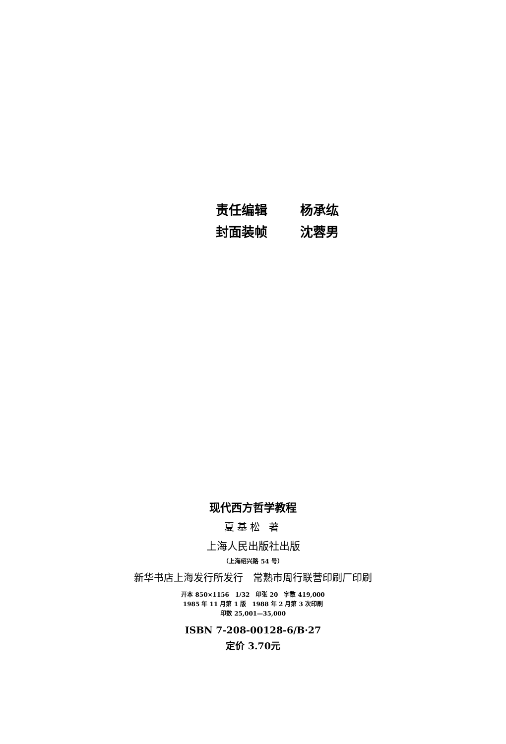责任编辑 杨承纮
封面装帧 沈蓉男
现代西方哲学教程
夏基松 著
上海人民出版社出版
（上海绍兴路 54 号）
新华书店上海发行所发行　常熟市周行联营印刷厂印刷
开本 850×1156　1/32　印张 20　字数 419,000
1985 年 11 月第 1 版　1988 年 2 月第 3 次印刷
印数 25,001—35,000
ISBN 7-208-00128-6/B·27
定价 3.70元